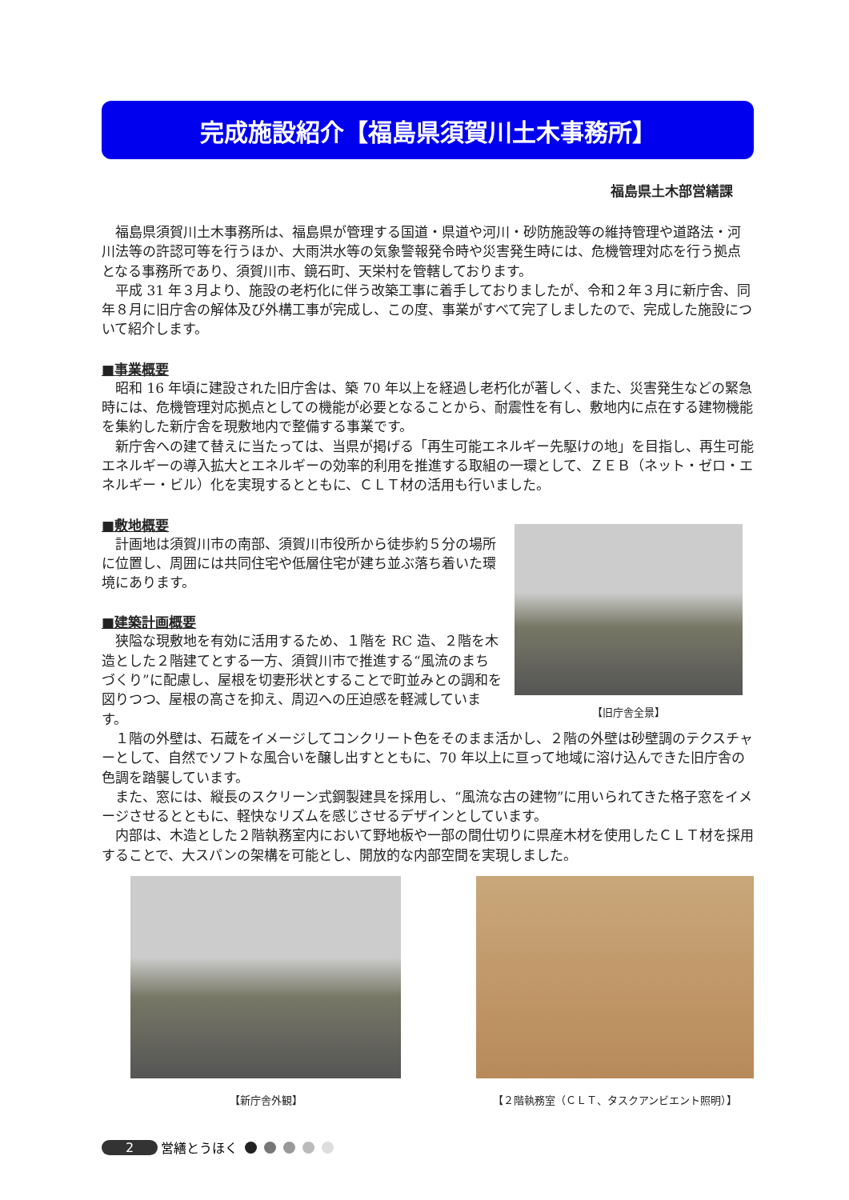完成施設紹介【福島県須賀川土木事務所】
福島県土木部営繕課
福島県須賀川土木事務所は、福島県が管理する国道・県道や河川・砂防施設等の維持管理や道路法・河川法等の許認可等を行うほか、大雨洪水等の気象警報発令時や災害発生時には、危機管理対応を行う拠点となる事務所であり、須賀川市、鏡石町、天栄村を管轄しております。
平成 31 年３月より、施設の老朽化に伴う改築工事に着手しておりましたが、令和２年３月に新庁舎、同年８月に旧庁舎の解体及び外構工事が完成し、この度、事業がすべて完了しましたので、完成した施設について紹介します。
■事業概要
昭和 16 年頃に建設された旧庁舎は、築 70 年以上を経過し老朽化が著しく、また、災害発生などの緊急時には、危機管理対応拠点としての機能が必要となることから、耐震性を有し、敷地内に点在する建物機能を集約した新庁舎を現敷地内で整備する事業です。
新庁舎への建て替えに当たっては、当県が掲げる「再生可能エネルギー先駆けの地」を目指し、再生可能エネルギーの導入拡大とエネルギーの効率的利用を推進する取組の一環として、ＺＥＢ（ネット・ゼロ・エネルギー・ビル）化を実現するとともに、ＣＬＴ材の活用も行いました。
■敷地概要
計画地は須賀川市の南部、須賀川市役所から徒歩約５分の場所に位置し、周囲には共同住宅や低層住宅が建ち並ぶ落ち着いた環境にあります。
■建築計画概要
狭隘な現敷地を有効に活用するため、１階を RC 造、２階を木造とした２階建てとする一方、須賀川市で推進する“風流のまちづくり”に配慮し、屋根を切妻形状とすることで町並みとの調和を図りつつ、屋根の高さを抑え、周辺への圧迫感を軽減しています。
【旧庁舎全景】
１階の外壁は、石蔵をイメージしてコンクリート色をそのまま活かし、２階の外壁は砂壁調のテクスチャーとして、自然でソフトな風合いを醸し出すとともに、70 年以上に亘って地域に溶け込んできた旧庁舎の色調を踏襲しています。
また、窓には、縦長のスクリーン式鋼製建具を採用し、“風流な古の建物”に用いられてきた格子窓をイメージさせるとともに、軽快なリズムを感じさせるデザインとしています。
内部は、木造とした２階執務室内において野地板や一部の間仕切りに県産木材を使用したＣＬＴ材を採用することで、大スパンの架構を可能とし、開放的な内部空間を実現しました。
【新庁舎外観】 【２階執務室（ＣＬＴ、タスクアンビエント照明）】
2 営繕とうほく